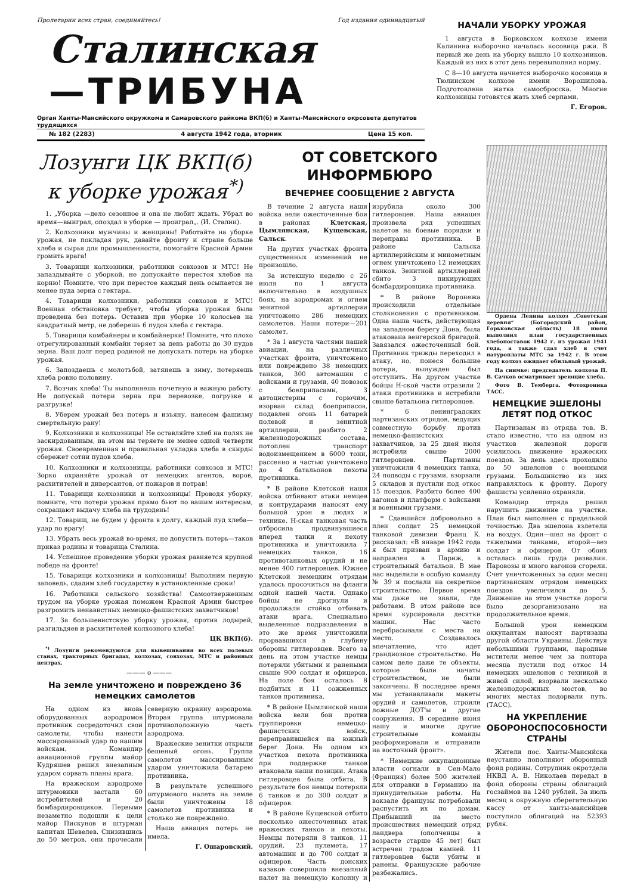Пролетарии всех стран, соединяйтесь! Год издания одиннадцатый
Сталинская
—ТРИБУНА
Орган Ханты-Мансийского окружкома и Самаровского райкома ВКП(б) и Ханты-Мансийского окрсовета депутатов трудящихся
№ 182 (2283) 4 августа 1942 года, вторник Цена 15 коп.
НАЧАЛИ УБОРКУ УРОЖАЯ
1 августа в Борковском колхозе имени Калинина выборочно началась косовица ржи. В первый же день на уборку вышло 10 колхозников. Каждый из них в этот день перевыполнил норму.
С 8—10 августа начнется выборочно косовица в Тюлинском колхозе имени Ворошилова. Подготовлена жатка самосбросска. Многие колхозницы готовятся жать хлеб серпами.
Г. Егоров.
Лозунги ЦК ВКП(б) к уборке урожая<sup>*)</sup>
1. „Уборка —дело сезонное и она не любит ждать. Убрал во время—выиграл, опоздал в уборке — проиграл„. (И. Сталин).
2. Колхозники мужчины и женщины! Работайте на уборке урожая, не покладая рук, давайте фронту и стране больше хлеба и сырья для промышленности, помогайте Красной Армии громить врага!
3. Товарищи колхозники, работники совхозов и МТС! Не запаздывайте с уборкой, не допускайте перестоя хлебов на корню! Помните, что при перестое каждый день осыпается не менее пуда зерна с гектара.
4. Товарищи колхозники, работники совхозов и МТС! Военная обстановка требует, чтобы уборка урожая была проведена без потерь. Оставив при уборке 10 колосьев на квадратный метр, не доберешь 6 пудов хлеба с гектара.
5. Товарищи комбайнеры и комбайнерки! Помните, что плохо отрегулированный комбайн теряет за день работы до 30 пудов зерна. Ваш долг перед родиной не допускать потерь на уборке урожая.
6. Запоздаешь с молотьбой, затянешь в зиму, потеряешь хлеба ровно половину.
7. Возчик хлеба! Ты выполняешь почетную и важную работу. Не допускай потери зерна при перевозке, погрузке и разгрузке!
8. Уберем урожай без потерь и изъяну, нанесем фашизму смертельную рану!
9. Колхозники и колхозницы! Не оставляйте хлеб на полях не заскирдованным, на этом вы теряете не менее одной четверти урожая. Своевременная и правильная укладка хлеба в скирды сбережет сотни пудов хлеба.
10. Колхозники и колхозницы, работники совхозов и МТС! Зорко охраняйте урожай от немецких агентов, воров, расхитителей и диверсантов, от пожаров и потрав!
11. Товарищи колхозники и колхозницы! Проводя уборку, помните, что потери урожая прямо бьют по вашим интересам, сокращают выдачу хлеба на трудодень!
12. Товарищ, не будем у фронта в долгу, каждый пуд хлеба—удар по врагу!
13. Убрать весь урожай во-время, не допустить потерь—таков приказ родины и товарища Сталина.
14. Успешное проведение уборки урожая равняется крупной победе на фронте!
15. Товарищи колхозники и колхозницы! Выполним первую заповедь, сдадим хлеб государству в установленные сроки!
16. Работники сельского хозяйства! Самоотверженным трудом на уборке урожая поможем Красной Армии быстрее разгромить ненавистных немецко-фашистских захватчиков!
17. За большевистскую уборку урожая, против лодырей, разгильдяев и расхитителей колхозного хлеба!
ЦК ВКП(б).
<sup>*)</sup> Лозунги рекомендуются для вывешивания во всех полевых станах, тракторных бригадах, колхозах, совхозах, МТС и районных центрах.
——— o ———
На земле уничтожено и повреждено 36 немецких самолетов
На одном из вновь оборудованных аэродромов противник сосредоточил свои самолеты, чтобы нанести массированный удар по нашим войскам. Командир авиационной группы майор Кудряшев решил внезапным ударом сорвать планы врага.
На вражеском аэродроме штурмовики застали 60 истребителей и 20 бомбардировщиков. Первыми незаметно подошли к цели майор Пискунов и штурман капитан Шевелев. Снизившись до 50 метров, они прочесали северную окраину аэродрома. Вторая группа штурмовала противоположную часть аэродрома.
Вражеские зенитки открыли бешеный огонь. Группа самолетов массированным ударом уничтожила батарею противника.
В результате успешного штурмового налета на земле были уничтожены 18 самолетов противника и столько же повреждено.
Наша авиация потерь не имела.
Г. Ошаровский.
ОТ СОВЕТСКОГО ИНФОРМБЮРО
ВЕЧЕРНЕЕ СООБЩЕНИЕ 2 АВГУСТА
В течение 2 августа наши войска вели ожесточенные бои в районах Клетская, Цымлянская, Кущевская, Сальск.
На других участках фронта существенных изменений не произошло.
За истекшую неделю с 26 июля по 1 августа включительно в воздушных боях, на аэродромах и огнем зенитной артиллерии уничтожено 286 немецких самолетов. Наши потери—201 самолет.
* За 1 августа частями нашей авиации, на различных участках фронта, уничтожено или повреждено 38 немецких танков, 300 автомашин с войсками и грузами, 40 повозок с боеприпасами, 3 автоцистерны с горючим, взорван склад боеприпасов, подавлен огонь 11 батарей полевой и зенитной артиллерии, разбито 2 железнодорожных состава, потоплен транспорт водоизмещением в 6000 тонн, рассеяно и частью уничтожено до 4 батальонов пехоты противника.
* В районе Клетской наши войска отбивают атаки немцев и контрударами наносят ему большой урон в людях и технике. Н-ская танковая часть отбросила продвинувшиеся вперед танки и пехоту противника и уничтожила 7 немецких танков, 16 противотанковых орудий и не менее 400 гитлеровцев. Южнее Клетской немецким отрядам удалось просочиться на фланги одной нашей части. Однако бойцы не дрогнули и продолжали стойко отбивать атаки врага. Специально выделенные подразделения в это же время уничтожили прорвавшихся в глубину обороны гитлеровцев. Всего за день на этом участке немцы потеряли убитыми и ранеными свыше 900 солдат и офицеров. На поле боя осталось 8 подбитых и 11 сожженных танков противника.
* В районе Цымлянской наши войска вели бои против группировки немецко-фашистских войск, переправившейся на южный берег Дона. На одном из участков пехота противника при поддержке танков атаковала наши позиции. Атака гитлеровцев была отбита. В результате боя немцы потеряли 6 танков и до 300 солдат и офицеров.
* В районе Кущевской отбито несколько ожесточенных атак вражеских танков и пехоты. Немцы потеряли 8 танков, 11 орудий, 23 пулемета, 17 автомашин и до 700 солдат и офицеров. Часть донских казаков совершила внезапный налет на немецкую колонну и изрубила около 300 гитлеровцев. Наша авиация произвела ряд успешных налетов на боевые порядки и переправы противника. В районе Сальска артиллерийским и минометным огнем уничтожено 12 немецких танков. Зенитной артиллерией сбито 3 пикирующих бомбардировщика противника.
* В районе Воронежа происходили отдельные столкновения с противником. Одна наша часть, действующая на западном берегу Дона, была атакована венгерской бригадой. Завязался ожесточенный бой. Противник трижды переходил в атаку, но, понеся большие потери, вынужден был отступить. На другом участке бойцы Н-ской части отразили 2 атаки противника и истребили свыше батальона гитлеровцев.
* 6 ленинградских партизанских отрядов, ведущих совместную борьбу против немецко-фашистских захватчиков, за 25 дней июля истребили свыше 2000 гитлеровцев. Партизаны уничтожили 4 немецких танка, 24 подводы с грузами, взорвали 5 складов и пустили под откос 15 поездов. Разбито более 400 вагонов и платформ с войсками и военными грузами.
* Сдавшийся добровольно в плен солдат 25 немецкой танковой дивизии Франц К. рассказал: «В январе 1942 года я был призван в армию и направлен в Париж, в строительный батальон. В мае нас выделили в особую команду № 39 и послали на секретное строительство. Первое время мы даже не знали, где работаем. В этом районе все время курсировали десятки машин. Нас часто перебрасывали с места на место. Создавалось впечатление, что идет грандиозное строительство. На самом деле даже те объекты, которые были начаты строительством, не были закончены. В последнее время мы устанавливали макеты орудий и самолетов, строили ложные ДОТ'ы и другие сооружения. В середине июня нашу и многие другие строительные команды расформировали и отправили на восточный фронт».
* Немецкие оккупационные власти согнали в Сен-Мало (Франция) более 500 жителей для отправки в Германию на принудительные работы. На вокзале французы потребовали распустить их по домам. Прибывший на место происшествия немецкий отряд ландвера (ополченцы в возрасте старше 45 лет) был встречен градом камней. 11 гитлеровцев были убиты и ранены. Французские рабочие разбежались.
Ордена Ленина колхоз „Советская деревня“ (Богородский район, Горьковская область) 18 июня выполнил план государственных хлебопоставок 1942 г. из урожая 1941 года, а также сдал хлеб в счет натуроплаты МТС за 1942 г. В этом году колхоз ожидает обильный урожай.
На снимке: председатель колхоза П. В. Сачков осматривает зреющие хлеба.
Фото В. Темберга. Фотохроника ТАСС.
НЕМЕЦКИЕ ЭШЕЛОНЫ ЛЕТЯТ ПОД ОТКОС
Партизанам из отряда тов. В. стало известно, что на одном из участков железной дороги усилилось движение вражеских поездов. За день здесь проходило до 50 эшелонов с военными грузами. Большинство из них направлялось к фронту. Дорогу фашисты усиленно охраняли.
Командир отряда решил нарушить движение на участке. План был выполнен с предельной точностью. Два эшелона взлетели на воздух. Один—шел на фронт с тяжелыми танками, второй—вез солдат и офицеров. От обоих осталась лишь груда развалин. Паровозы и много вагонов сгорели. Счет уничтоженных за один месяц партизанским отрядом немецких поездов увеличился до 5. Движение на этом участке дороги было дезорганизовано на продолжительное время.
Большой урон немецким оккупантам наносят партизаны другой области Украины. Действуя небольшими группами, народные мстители менее чем за полтора месяца пустили под откос 14 немецких эшелонов с техникой и живой силой, взорвали несколько железнодорожных мостов, во многих местах подорвали путь. (ТАСС).
НА УКРЕПЛЕНИЕ ОБОРОНОСПОСОБНОСТИ СТРАНЫ
Жители пос. Ханты-Мансийска неустанно пополняют оборонный фонд родины. Сотрудник окротдела НКВД А. В. Николаев передал в фонд обороны страны облигаций госзаймов на 1240 рублей. За июль месяц в окружную сберегательную кассу от ханты-мансийцев поступило облигаций на 52393 рубля.